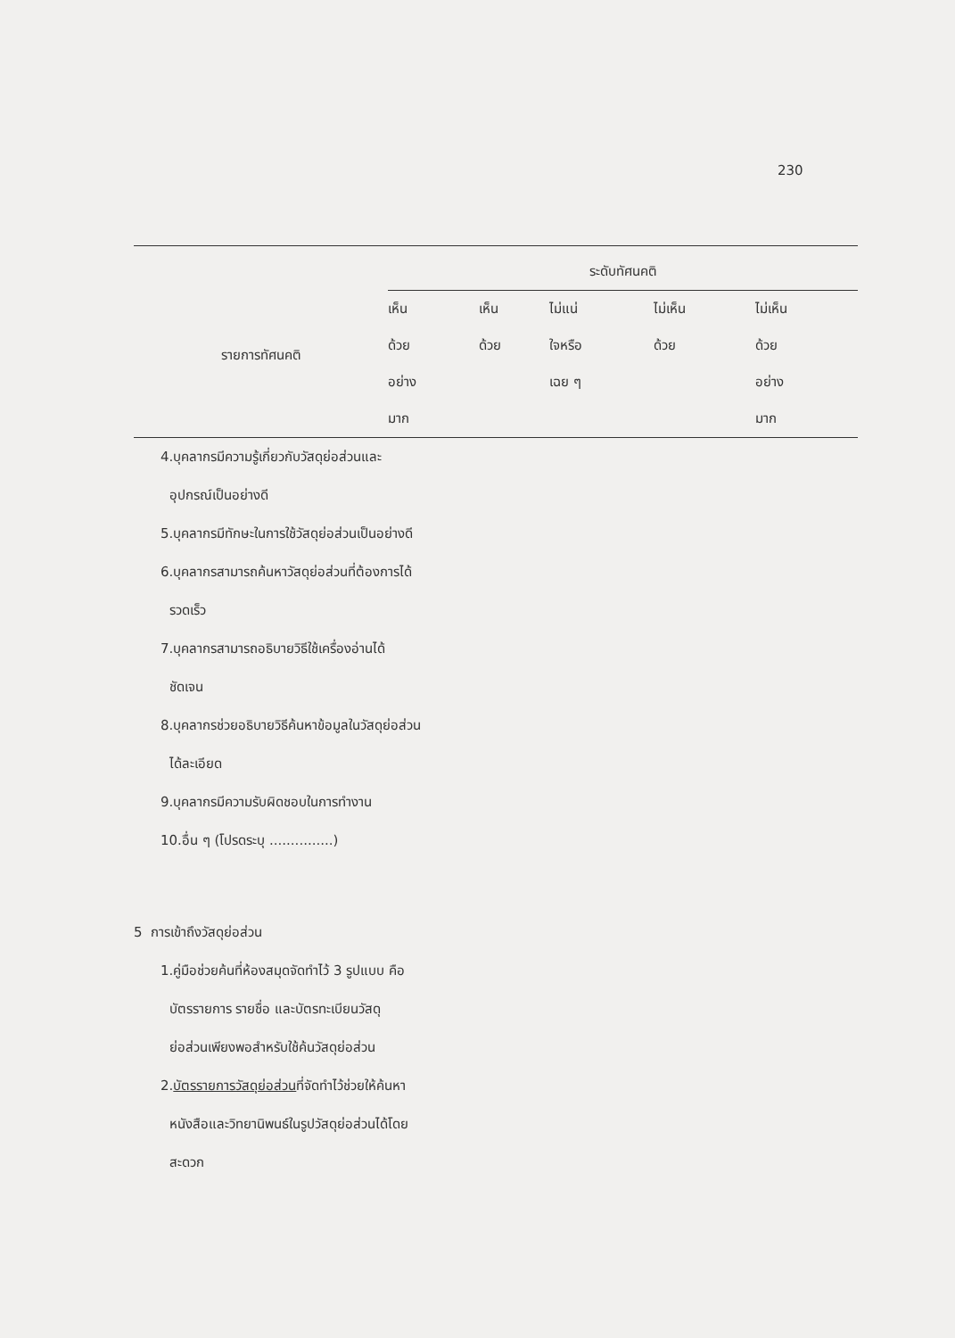230
| รายการทัศนคติ | ระดับทัศนคติ | | | | |
| --- | --- | --- | --- | --- | --- |
| | เห็น ด้วย อย่าง มาก | เห็น ด้วย | ไม่แน่ ใจหรือ เฉย ๆ | ไม่เห็น ด้วย | ไม่เห็น ด้วย อย่าง มาก |
| 4.บุคลากรมีความรู้เกี่ยวกับวัสดุย่อส่วนและ อุปกรณ์เป็นอย่างดี | | | | | |
| 5.บุคลากรมีทักษะในการใช้วัสดุย่อส่วนเป็นอย่างดี | | | | | |
| 6.บุคลากรสามารถค้นหาวัสดุย่อส่วนที่ต้องการได้ รวดเร็ว | | | | | |
| 7.บุคลากรสามารถอธิบายวิธีใช้เครื่องอ่านได้ ชัดเจน | | | | | |
| 8.บุคลากรช่วยอธิบายวิธีค้นหาข้อมูลในวัสดุย่อส่วน ได้ละเอียด | | | | | |
| 9.บุคลากรมีความรับผิดชอบในการทำงาน | | | | | |
| 10.อื่น ๆ (โปรดระบุ ...............) | | | | | |
| 5 การเข้าถึงวัสดุย่อส่วน | | | | | |
| 1.คู่มือช่วยค้นที่ห้องสมุดจัดทำไว้ 3 รูปแบบ คือ บัตรรายการ รายชื่อ และบัตรทะเบียนวัสดุ ย่อส่วนเพียงพอสำหรับใช้ค้นวัสดุย่อส่วน | | | | | |
| 2. บัตรรายการวัสดุย่อส่วน ที่จัดทำไว้ช่วยให้ค้นหา หนังสือและวิทยานิพนธ์ในรูปวัสดุย่อส่วนได้โดย สะดวก | | | | | |